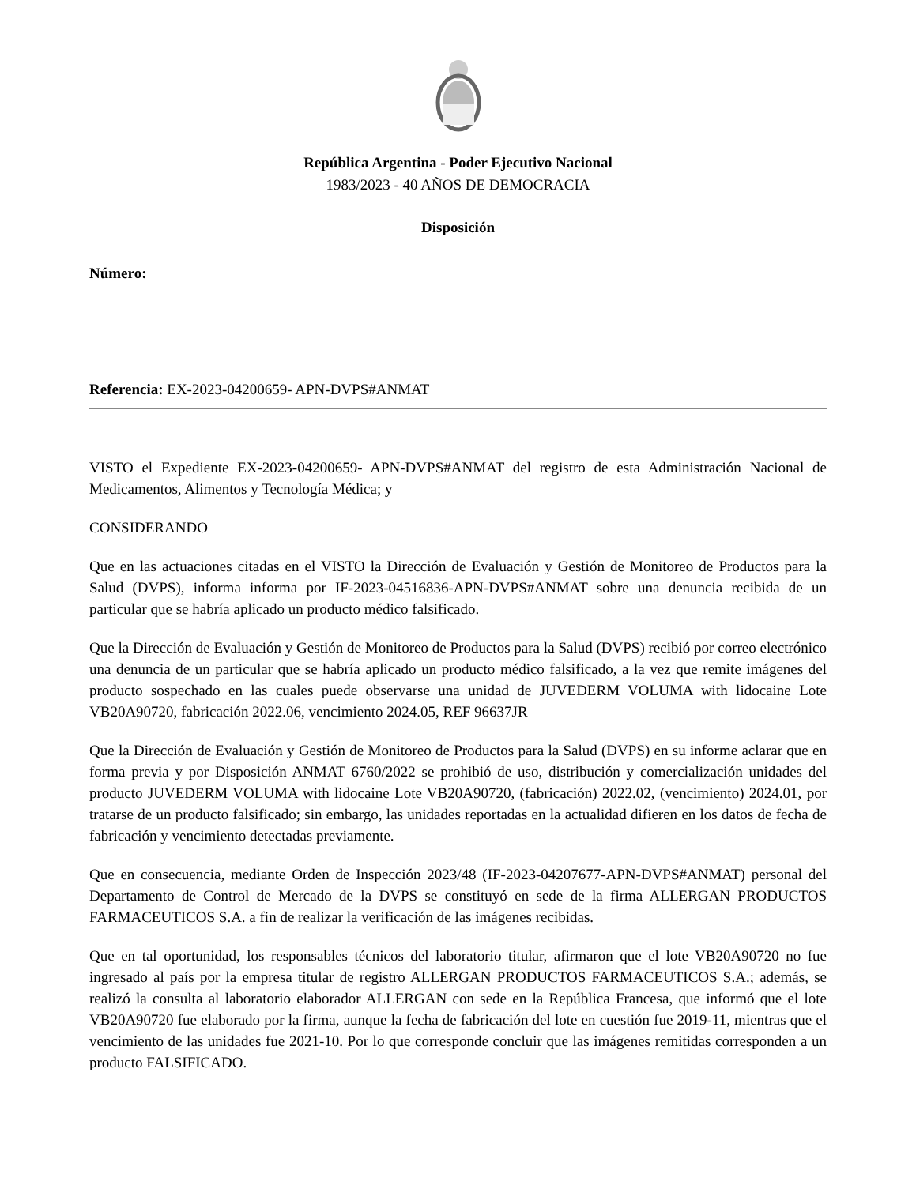República Argentina - Poder Ejecutivo Nacional
1983/2023 - 40 AÑOS DE DEMOCRACIA
Disposición
Número:
Referencia: EX-2023-04200659- APN-DVPS#ANMAT
VISTO el Expediente EX-2023-04200659- APN-DVPS#ANMAT del registro de esta Administración Nacional de Medicamentos, Alimentos y Tecnología Médica; y
CONSIDERANDO
Que en las actuaciones citadas en el VISTO la Dirección de Evaluación y Gestión de Monitoreo de Productos para la Salud (DVPS), informa informa por IF-2023-04516836-APN-DVPS#ANMAT sobre una denuncia recibida de un particular que se habría aplicado un producto médico falsificado.
Que la Dirección de Evaluación y Gestión de Monitoreo de Productos para la Salud (DVPS) recibió por correo electrónico una denuncia de un particular que se habría aplicado un producto médico falsificado, a la vez que remite imágenes del producto sospechado en las cuales puede observarse una unidad de JUVEDERM VOLUMA with lidocaine Lote VB20A90720, fabricación 2022.06, vencimiento 2024.05, REF 96637JR
Que la Dirección de Evaluación y Gestión de Monitoreo de Productos para la Salud (DVPS) en su informe aclarar que en forma previa y por Disposición ANMAT 6760/2022 se prohibió de uso, distribución y comercialización unidades del producto JUVEDERM VOLUMA with lidocaine Lote VB20A90720, (fabricación) 2022.02, (vencimiento) 2024.01, por tratarse de un producto falsificado; sin embargo, las unidades reportadas en la actualidad difieren en los datos de fecha de fabricación y vencimiento detectadas previamente.
Que en consecuencia, mediante Orden de Inspección 2023/48 (IF-2023-04207677-APN-DVPS#ANMAT) personal del Departamento de Control de Mercado de la DVPS se constituyó en sede de la firma ALLERGAN PRODUCTOS FARMACEUTICOS S.A. a fin de realizar la verificación de las imágenes recibidas.
Que en tal oportunidad, los responsables técnicos del laboratorio titular, afirmaron que el lote VB20A90720 no fue ingresado al país por la empresa titular de registro ALLERGAN PRODUCTOS FARMACEUTICOS S.A.; además, se realizó la consulta al laboratorio elaborador ALLERGAN con sede en la República Francesa, que informó que el lote VB20A90720 fue elaborado por la firma, aunque la fecha de fabricación del lote en cuestión fue 2019-11, mientras que el vencimiento de las unidades fue 2021-10. Por lo que corresponde concluir que las imágenes remitidas corresponden a un producto FALSIFICADO.